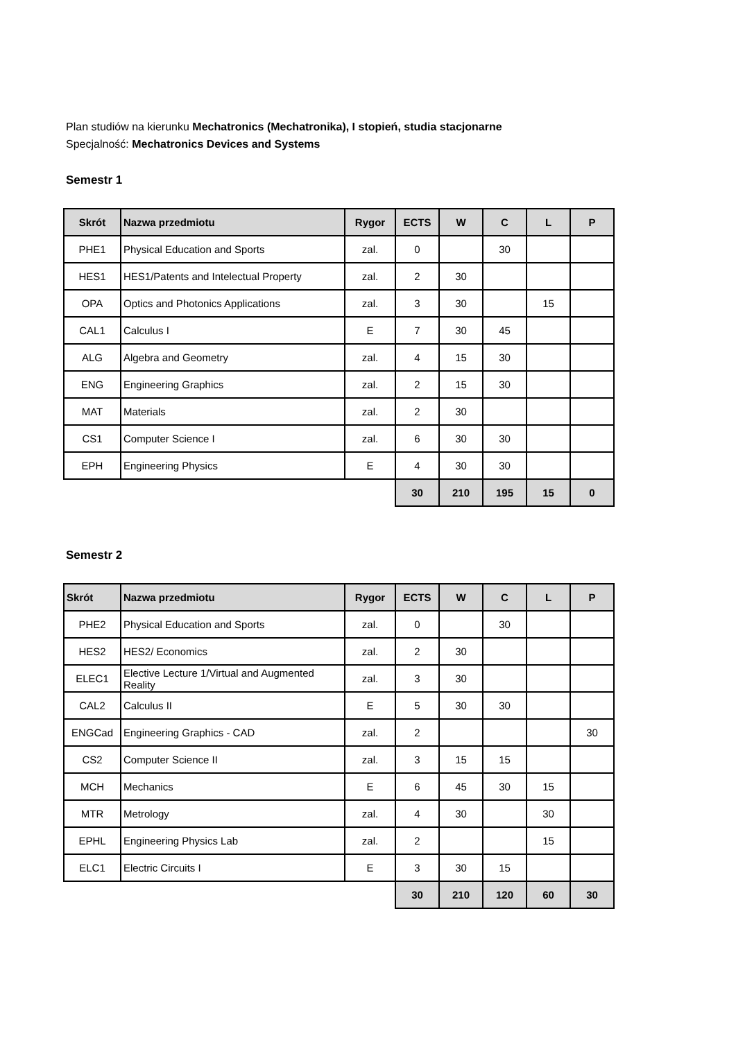Plan studiów na kierunku Mechatronics (Mechatronika), I stopień, studia stacjonarne
Specjalność: Mechatronics Devices and Systems
Semestr 1
| Skrót | Nazwa przedmiotu | Rygor | ECTS | W | C | L | P |
| --- | --- | --- | --- | --- | --- | --- | --- |
| PHE1 | Physical Education and Sports | zal. | 0 | | 30 | | |
| HES1 | HES1/Patents and Intelectual Property | zal. | 2 | 30 | | | |
| OPA | Optics and Photonics Applications | zal. | 3 | 30 | | 15 | |
| CAL1 | Calculus I | E | 7 | 30 | 45 | | |
| ALG | Algebra and Geometry | zal. | 4 | 15 | 30 | | |
| ENG | Engineering Graphics | zal. | 2 | 15 | 30 | | |
| MAT | Materials | zal. | 2 | 30 | | | |
| CS1 | Computer Science I | zal. | 6 | 30 | 30 | | |
| EPH | Engineering Physics | E | 4 | 30 | 30 | | |
| | | | 30 | 210 | 195 | 15 | 0 |
Semestr 2
| Skrót | Nazwa przedmiotu | Rygor | ECTS | W | C | L | P |
| --- | --- | --- | --- | --- | --- | --- | --- |
| PHE2 | Physical Education and Sports | zal. | 0 | | 30 | | |
| HES2 | HES2/ Economics | zal. | 2 | 30 | | | |
| ELEC1 | Elective Lecture 1/Virtual and Augmented Reality | zal. | 3 | 30 | | | |
| CAL2 | Calculus II | E | 5 | 30 | 30 | | |
| ENGCad | Engineering Graphics - CAD | zal. | 2 | | | | 30 |
| CS2 | Computer Science II | zal. | 3 | 15 | 15 | | |
| MCH | Mechanics | E | 6 | 45 | 30 | 15 | |
| MTR | Metrology | zal. | 4 | 30 | | 30 | |
| EPHL | Engineering Physics Lab | zal. | 2 | | | 15 | |
| ELC1 | Electric Circuits I | E | 3 | 30 | 15 | | |
| | | | 30 | 210 | 120 | 60 | 30 |